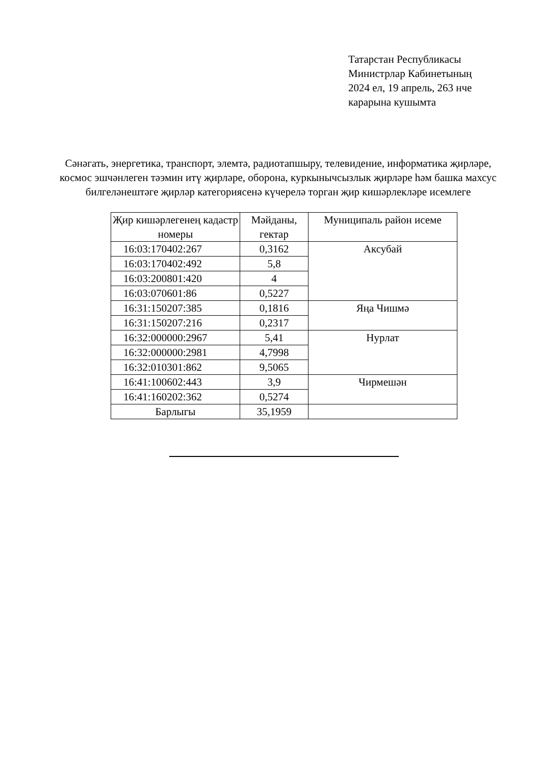Татарстан Республикасы
Министрлар Кабинетының
2024 ел, 19 апрель, 263 нче
карарына кушымта
Сәнәгать, энергетика, транспорт, элемтә, радиотапшыру, телевидение, информатика җирләре, космос эшчәнлеген тәэмин итү җирләре, оборона, куркынычсызлык җирләре һәм башка махсус билгеләнештәге җирләр категориясенә күчерелә торган җир кишәрлекләре исемлеге
| Җир кишәрлегенең кадастр номеры | Мәйданы, гектар | Муниципаль район исеме |
| --- | --- | --- |
| 16:03:170402:267 | 0,3162 | Аксубай |
| 16:03:170402:492 | 5,8 | |
| 16:03:200801:420 | 4 | |
| 16:03:070601:86 | 0,5227 | |
| 16:31:150207:385 | 0,1816 | Яңа Чишмә |
| 16:31:150207:216 | 0,2317 | |
| 16:32:000000:2967 | 5,41 | Нурлат |
| 16:32:000000:2981 | 4,7998 | |
| 16:32:010301:862 | 9,5065 | |
| 16:41:100602:443 | 3,9 | Чирмешән |
| 16:41:160202:362 | 0,5274 | |
| Барлыгы | 35,1959 | |